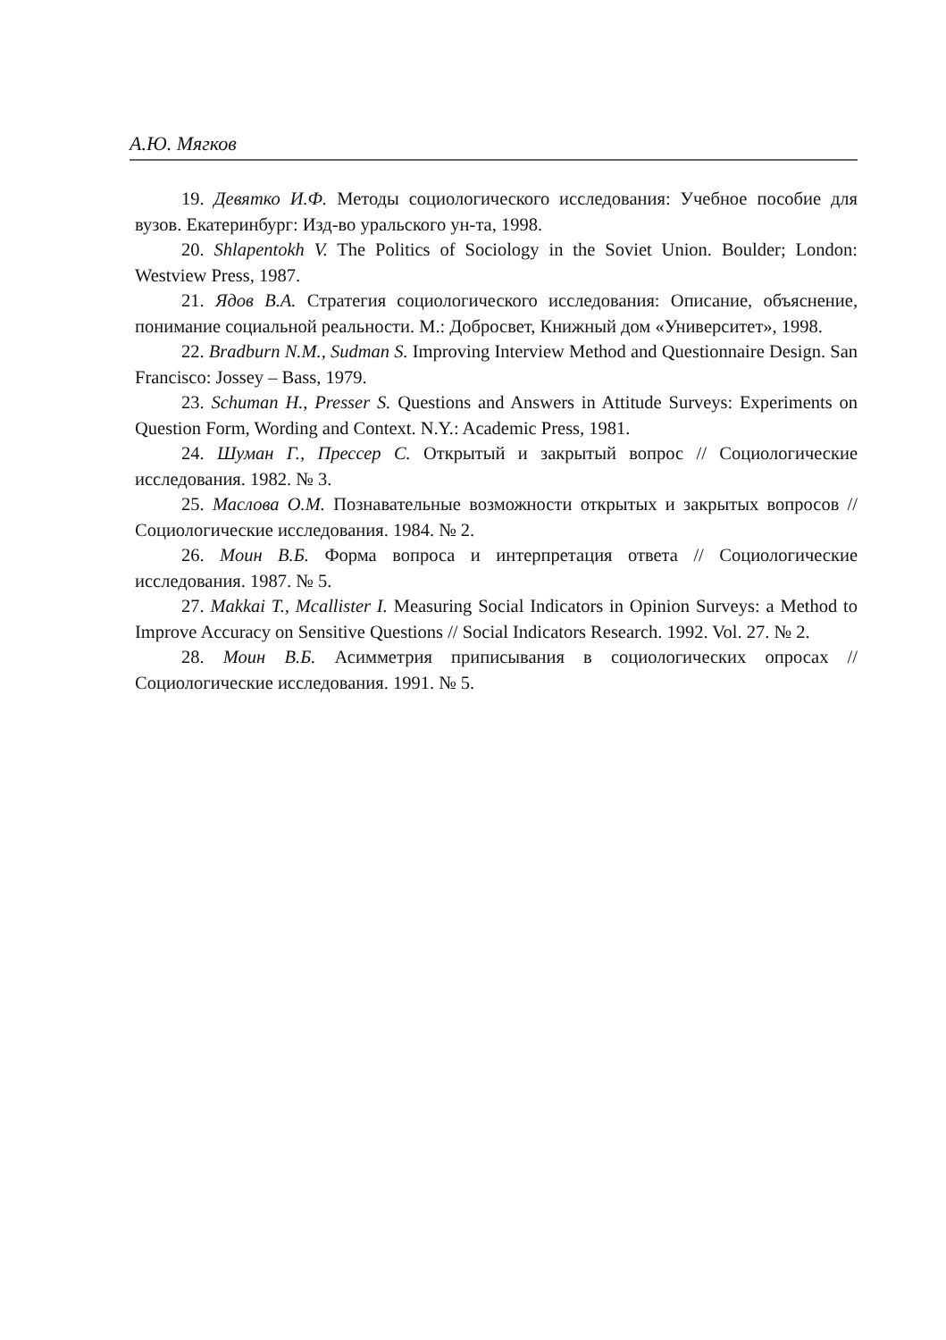А.Ю. Мягков
19. Девятко И.Ф. Методы социологического исследования: Учебное пособие для вузов. Екатеринбург: Изд-во уральского ун-та, 1998.
20. Shlapentokh V. The Politics of Sociology in the Soviet Union. Boulder; London: Westview Press, 1987.
21. Ядов В.А. Стратегия социологического исследования: Описание, объяснение, понимание социальной реальности. М.: Добросвет, Книжный дом «Университет», 1998.
22. Bradburn N.M., Sudman S. Improving Interview Method and Questionnaire Design. San Francisco: Jossey – Bass, 1979.
23. Schuman H., Presser S. Questions and Answers in Attitude Surveys: Experiments on Question Form, Wording and Context. N.Y.: Academic Press, 1981.
24. Шуман Г., Прессер С. Открытый и закрытый вопрос // Социологические исследования. 1982. № 3.
25. Маслова О.М. Познавательные возможности открытых и закрытых вопросов // Социологические исследования. 1984. № 2.
26. Моин В.Б. Форма вопроса и интерпретация ответа // Социологические исследования. 1987. № 5.
27. Makkai T., Mcallister I. Measuring Social Indicators in Opinion Surveys: a Method to Improve Accuracy on Sensitive Questions // Social Indicators Research. 1992. Vol. 27. № 2.
28. Моин В.Б. Асимметрия приписывания в социологических опросах // Социологические исследования. 1991. № 5.